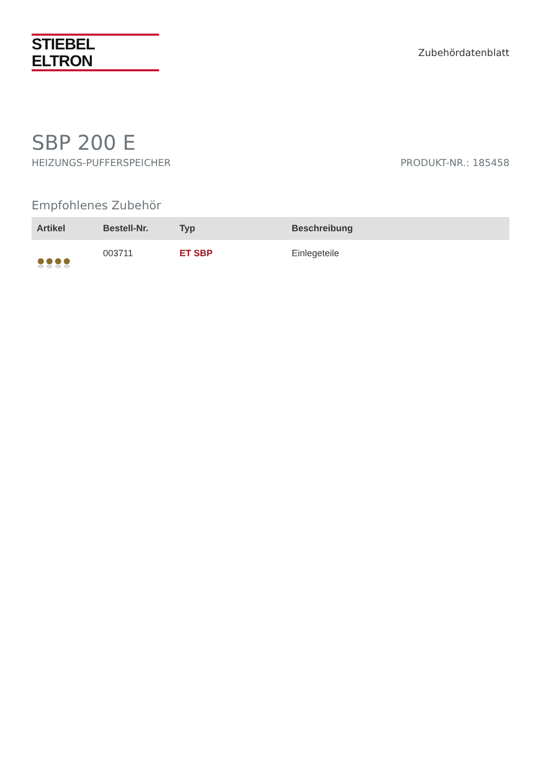STIEBEL ELTRON
Zubehördatenblatt
SBP 200 E
HEIZUNGS-PUFFERSPEICHER PRODUKT-NR.: 185458
Empfohlenes Zubehör
| Artikel | Bestell-Nr. | Typ | Beschreibung |
| --- | --- | --- | --- |
| | 003711 | ET SBP | Einlegeteile |